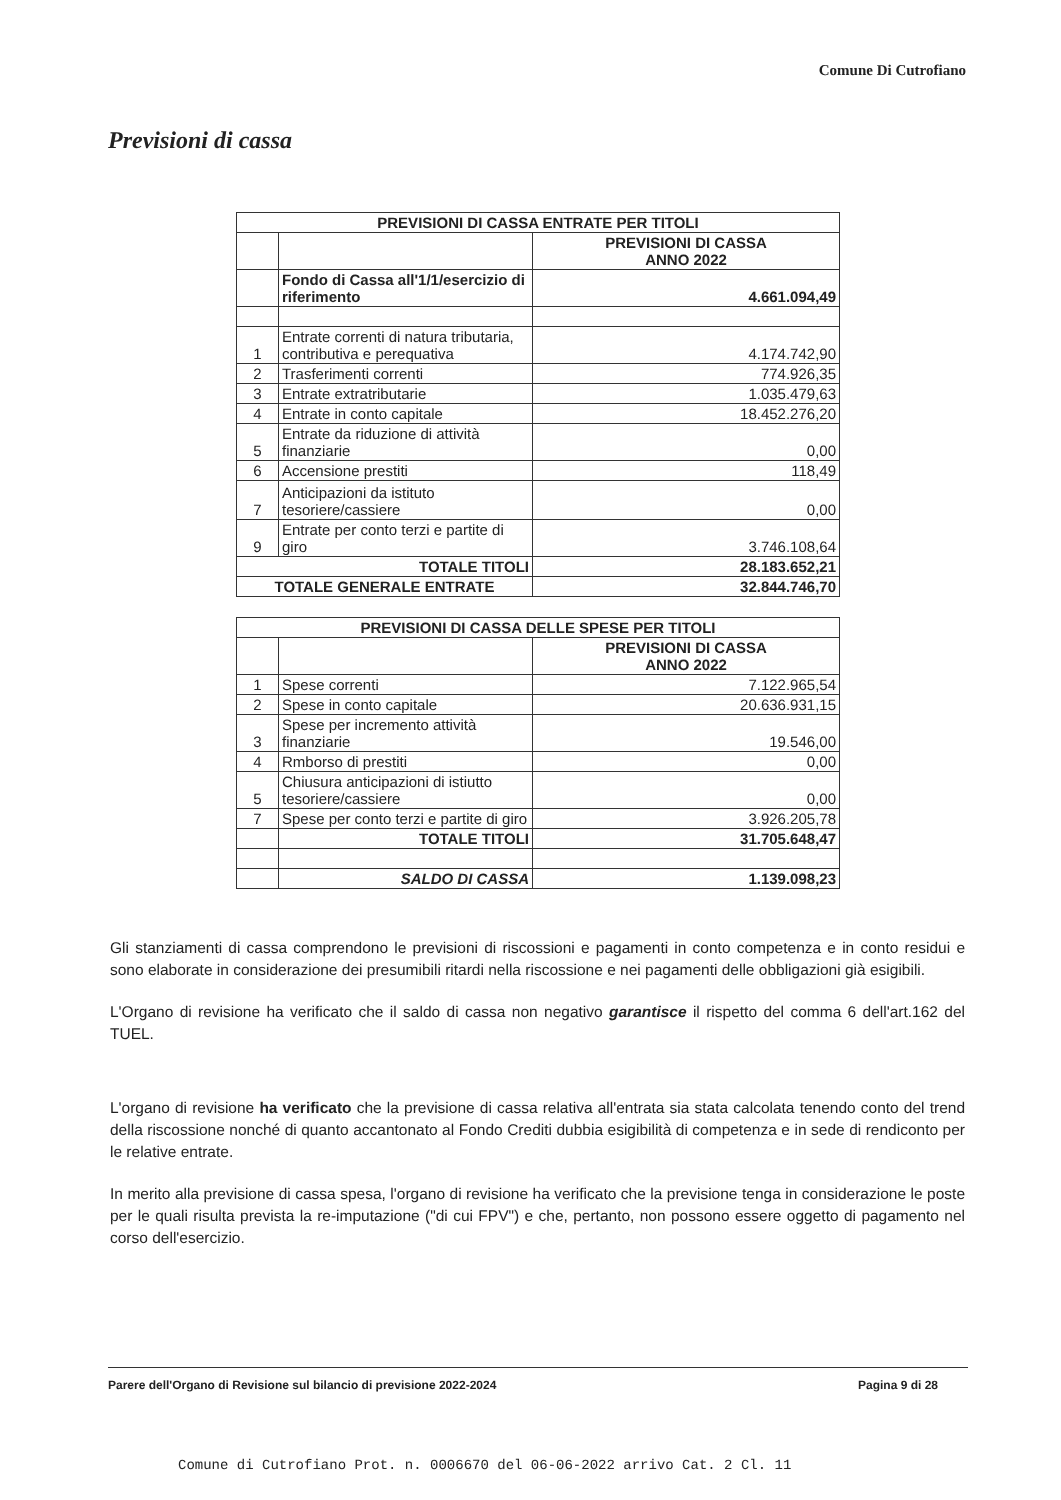Comune Di Cutrofiano
Previsioni di cassa
| PREVISIONI DI CASSA ENTRATE PER TITOLI | | |
| --- | --- | --- |
| | | PREVISIONI DI CASSA ANNO 2022 |
| | Fondo di Cassa all'1/1/esercizio di riferimento | 4.661.094,49 |
| 1 | Entrate correnti di natura tributaria, contributiva e perequativa | 4.174.742,90 |
| 2 | Trasferimenti correnti | 774.926,35 |
| 3 | Entrate extratributarie | 1.035.479,63 |
| 4 | Entrate in conto capitale | 18.452.276,20 |
| 5 | Entrate da riduzione di attività finanziarie | 0,00 |
| 6 | Accensione prestiti | 118,49 |
| 7 | Anticipazioni da istituto tesoriere/cassiere | 0,00 |
| 9 | Entrate per conto terzi e partite di giro | 3.746.108,64 |
| TOTALE TITOLI | | 28.183.652,21 |
| TOTALE GENERALE ENTRATE | | 32.844.746,70 |
| PREVISIONI DI CASSA DELLE SPESE PER TITOLI | | |
| --- | --- | --- |
| | | PREVISIONI DI CASSA ANNO 2022 |
| 1 | Spese correnti | 7.122.965,54 |
| 2 | Spese in conto capitale | 20.636.931,15 |
| 3 | Spese per incremento attività finanziarie | 19.546,00 |
| 4 | Rmborso di prestiti | 0,00 |
| 5 | Chiusura anticipazioni di istiutto tesoriere/cassiere | 0,00 |
| 7 | Spese per conto terzi e partite di giro | 3.926.205,78 |
| | TOTALE TITOLI | 31.705.648,47 |
| | SALDO DI CASSA | 1.139.098,23 |
Gli stanziamenti di cassa comprendono le previsioni di riscossioni e pagamenti in conto competenza e in conto residui e sono elaborate in considerazione dei presumibili ritardi nella riscossione e nei pagamenti delle obbligazioni già esigibili.
L'Organo di revisione ha verificato che il saldo di cassa non negativo garantisce il rispetto del comma 6 dell'art.162 del TUEL.
L'organo di revisione ha verificato che la previsione di cassa relativa all'entrata sia stata calcolata tenendo conto del trend della riscossione nonché di quanto accantonato al Fondo Crediti dubbia esigibilità di competenza e in sede di rendiconto per le relative entrate.
In merito alla previsione di cassa spesa, l'organo di revisione ha verificato che la previsione tenga in considerazione le poste per le quali risulta prevista la re-imputazione ("di cui FPV") e che, pertanto, non possono essere oggetto di pagamento nel corso dell'esercizio.
Parere dell'Organo di Revisione sul bilancio di previsione 2022-2024 Pagina 9 di 28
Comune di Cutrofiano Prot. n. 0006670 del 06-06-2022 arrivo Cat. 2 Cl. 11